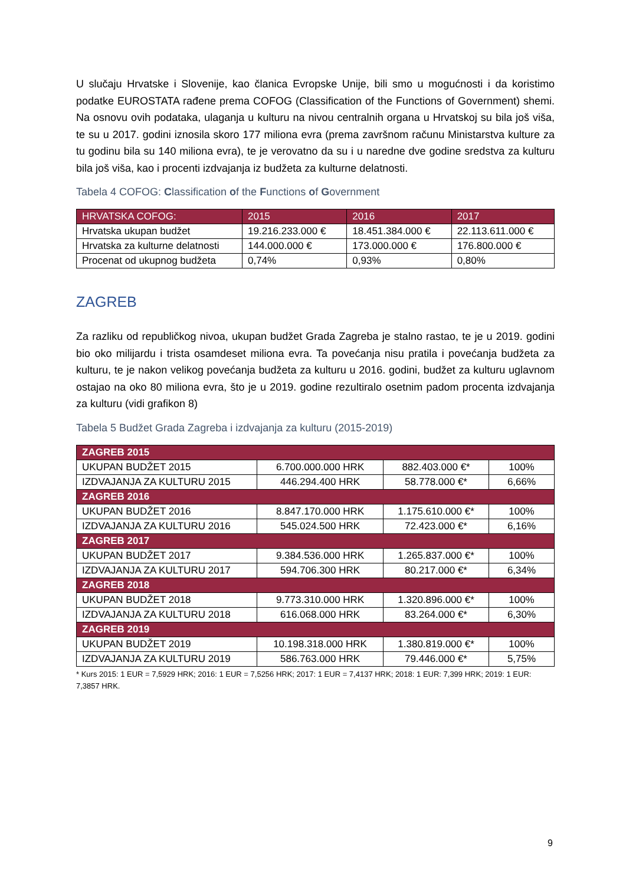U slučaju Hrvatske i Slovenije, kao članica Evropske Unije, bili smo u mogućnosti i da koristimo podatke EUROSTATA rađene prema COFOG (Classification of the Functions of Government) shemi. Na osnovu ovih podataka, ulaganja u kulturu na nivou centralnih organa u Hrvatskoj su bila još viša, te su u 2017. godini iznosila skoro 177 miliona evra (prema završnom računu Ministarstva kulture za tu godinu bila su 140 miliona evra), te je verovatno da su i u naredne dve godine sredstva za kulturu bila još viša, kao i procenti izdvajanja iz budžeta za kulturne delatnosti.
Tabela 4 COFOG: Classification of the Functions of Government
| HRVATSKA COFOG: | 2015 | 2016 | 2017 |
| --- | --- | --- | --- |
| Hrvatska ukupan budžet | 19.216.233.000 € | 18.451.384.000 € | 22.113.611.000 € |
| Hrvatska za kulturne delatnosti | 144.000.000 € | 173.000.000 € | 176.800.000 € |
| Procenat od ukupnog budžeta | 0,74% | 0,93% | 0,80% |
ZAGREB
Za razliku od republičkog nivoa, ukupan budžet Grada Zagreba je stalno rastao, te je u 2019. godini bio oko milijardu i trista osamdeset miliona evra. Ta povećanja nisu pratila i povećanja budžeta za kulturu, te je nakon velikog povećanja budžeta za kulturu u 2016. godini, budžet za kulturu uglavnom ostajao na oko 80 miliona evra, što je u 2019. godine rezultiralo osetnim padom procenta izdvajanja za kulturu (vidi grafikon 8)
Tabela 5 Budžet Grada Zagreba i izdvajanja za kulturu (2015-2019)
| ZAGREB 2015 | | | |
| UKUPAN BUDŽET 2015 | 6.700.000.000 HRK | 882.403.000 €* | 100% |
| IZDVAJANJA ZA KULTURU 2015 | 446.294.400 HRK | 58.778.000 €* | 6,66% |
| ZAGREB 2016 | | | |
| UKUPAN BUDŽET 2016 | 8.847.170.000 HRK | 1.175.610.000 €* | 100% |
| IZDVAJANJA ZA KULTURU 2016 | 545.024.500 HRK | 72.423.000 €* | 6,16% |
| ZAGREB 2017 | | | |
| UKUPAN BUDŽET 2017 | 9.384.536.000 HRK | 1.265.837.000 €* | 100% |
| IZDVAJANJA ZA KULTURU 2017 | 594.706.300 HRK | 80.217.000 €* | 6,34% |
| ZAGREB 2018 | | | |
| UKUPAN BUDŽET 2018 | 9.773.310.000 HRK | 1.320.896.000 €* | 100% |
| IZDVAJANJA ZA KULTURU 2018 | 616.068.000 HRK | 83.264.000 €* | 6,30% |
| ZAGREB 2019 | | | |
| UKUPAN BUDŽET 2019 | 10.198.318.000 HRK | 1.380.819.000 €* | 100% |
| IZDVAJANJA ZA KULTURU 2019 | 586.763.000 HRK | 79.446.000 €* | 5,75% |
* Kurs 2015: 1 EUR = 7,5929 HRK; 2016: 1 EUR = 7,5256 HRK; 2017: 1 EUR = 7,4137 HRK; 2018: 1 EUR: 7,399 HRK; 2019: 1 EUR: 7,3857 HRK.
9